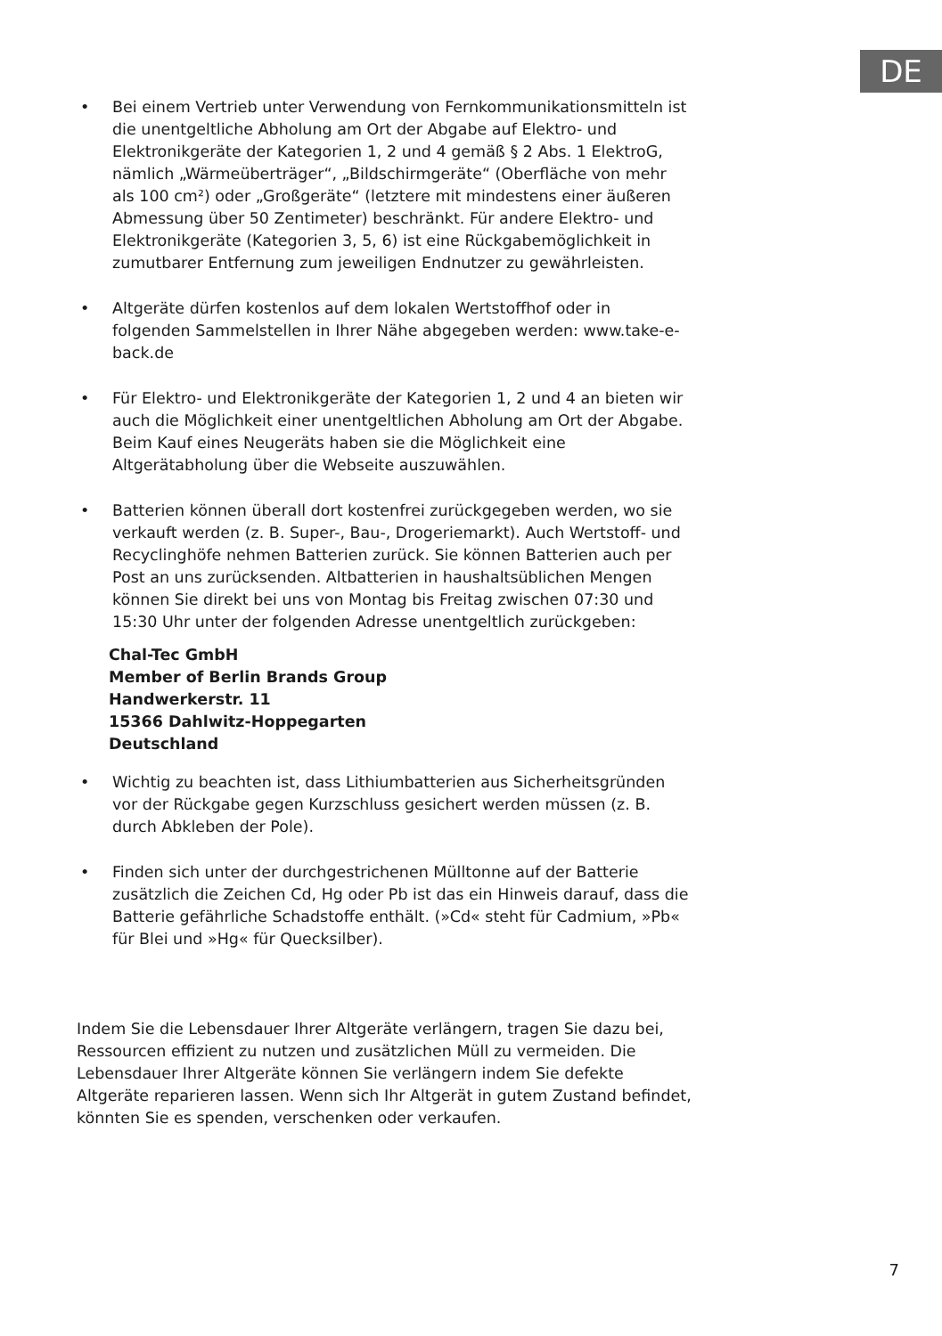DE
• Bei einem Vertrieb unter Verwendung von Fernkommunikationsmitteln ist die unentgeltliche Abholung am Ort der Abgabe auf Elektro- und Elektronikgeräte der Kategorien 1, 2 und 4 gemäß § 2 Abs. 1 ElektroG, nämlich „Wärmeüberträger“, „Bildschirmgeräte“ (Oberfläche von mehr als 100 cm²) oder „Großgeräte“ (letztere mit mindestens einer äußeren Abmessung über 50 Zentimeter) beschränkt. Für andere Elektro- und Elektronikgeräte (Kategorien 3, 5, 6) ist eine Rückgabemöglichkeit in zumutbarer Entfernung zum jeweiligen Endnutzer zu gewährleisten.
• Altgeräte dürfen kostenlos auf dem lokalen Wertstoffhof oder in folgenden Sammelstellen in Ihrer Nähe abgegeben werden: www.take-e-back.de
• Für Elektro- und Elektronikgeräte der Kategorien 1, 2 und 4 an bieten wir auch die Möglichkeit einer unentgeltlichen Abholung am Ort der Abgabe. Beim Kauf eines Neugeräts haben sie die Möglichkeit eine Altgerätabholung über die Webseite auszuwählen.
• Batterien können überall dort kostenfrei zurückgegeben werden, wo sie verkauft werden (z. B. Super-, Bau-, Drogeriemarkt). Auch Wertstoff- und Recyclinghöfe nehmen Batterien zurück. Sie können Batterien auch per Post an uns zurücksenden. Altbatterien in haushaltsüblichen Mengen können Sie direkt bei uns von Montag bis Freitag zwischen 07:30 und 15:30 Uhr unter der folgenden Adresse unentgeltlich zurückgeben:
Chal-Tec GmbH
Member of Berlin Brands Group
Handwerkerstr. 11
15366 Dahlwitz-Hoppegarten
Deutschland
• Wichtig zu beachten ist, dass Lithiumbatterien aus Sicherheitsgründen vor der Rückgabe gegen Kurzschluss gesichert werden müssen (z. B. durch Abkleben der Pole).
• Finden sich unter der durchgestrichenen Mülltonne auf der Batterie zusätzlich die Zeichen Cd, Hg oder Pb ist das ein Hinweis darauf, dass die Batterie gefährliche Schadstoffe enthält. (»Cd« steht für Cadmium, »Pb« für Blei und »Hg« für Quecksilber).
Indem Sie die Lebensdauer Ihrer Altgeräte verlängern, tragen Sie dazu bei, Ressourcen effizient zu nutzen und zusätzlichen Müll zu vermeiden. Die Lebensdauer Ihrer Altgeräte können Sie verlängern indem Sie defekte Altgeräte reparieren lassen. Wenn sich Ihr Altgerät in gutem Zustand befindet, könnten Sie es spenden, verschenken oder verkaufen.
7